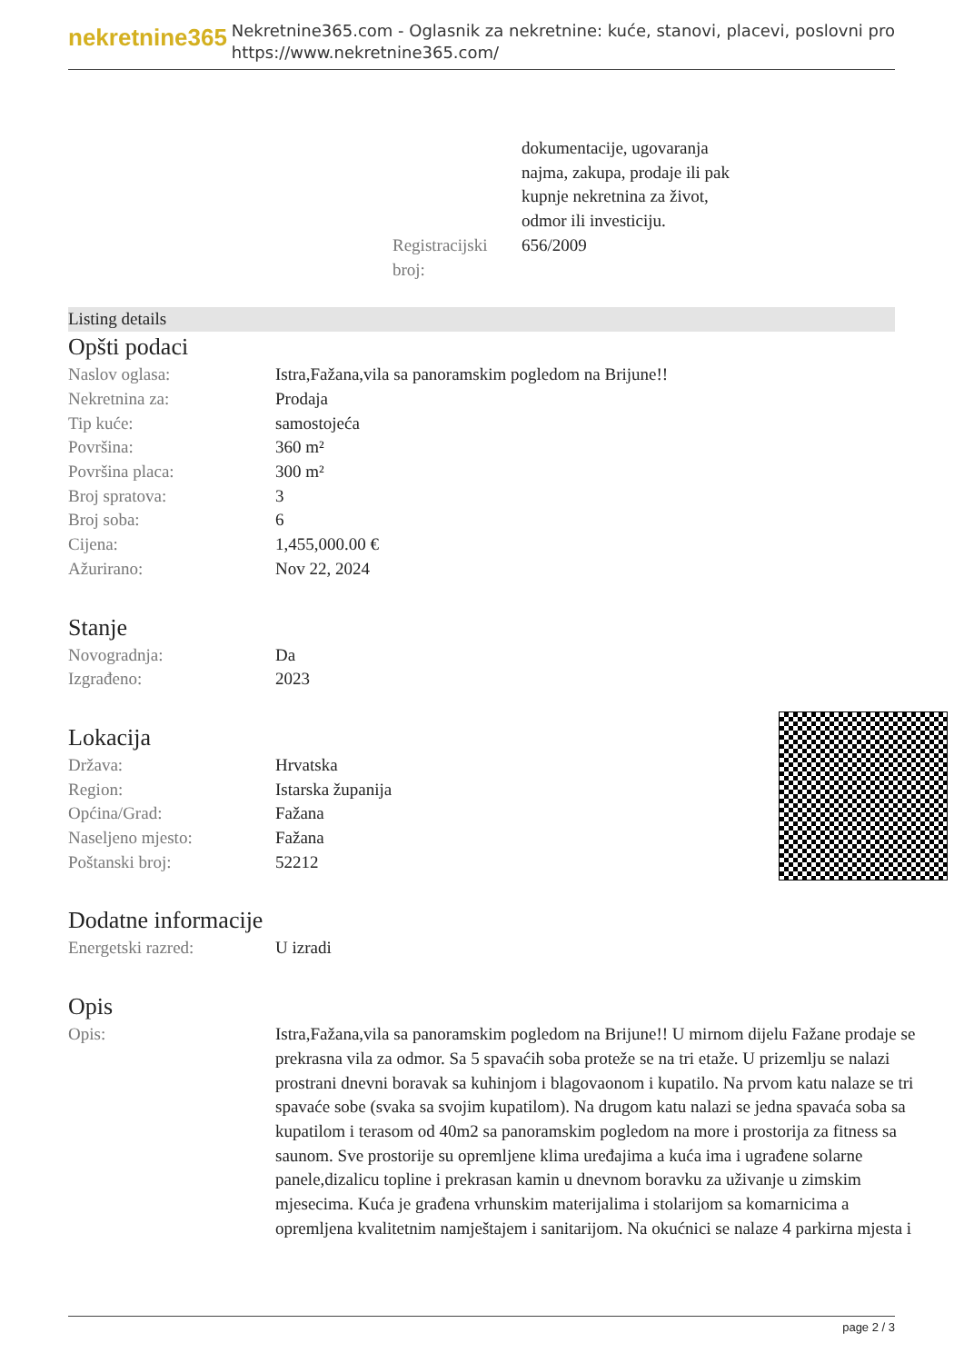nekretnine365
Nekretnine365.com - Oglasnik za nekretnine: kuće, stanovi, placevi, poslovni pro
https://www.nekretnine365.com/
dokumentacije, ugovaranja
najma, zakupa, prodaje ili pak
kupnje nekretnina za život,
odmor ili investiciju.
Registracijski broj:
656/2009
Listing details
Opšti podaci
| Naslov oglasa: | Istra,Fažana,vila sa panoramskim pogledom na Brijune!! |
| Nekretnina za: | Prodaja |
| Tip kuće: | samostojeća |
| Površina: | 360 m² |
| Površina placa: | 300 m² |
| Broj spratova: | 3 |
| Broj soba: | 6 |
| Cijena: | 1,455,000.00 € |
| Ažurirano: | Nov 22, 2024 |
Stanje
| Novogradnja: | Da |
| Izgrađeno: | 2023 |
Lokacija
| Država: | Hrvatska |
| Region: | Istarska županija |
| Općina/Grad: | Fažana |
| Naseljeno mjesto: | Fažana |
| Poštanski broj: | 52212 |
Dodatne informacije
| Energetski razred: | U izradi |
Opis
| Opis: | Istra,Fažana,vila sa panoramskim pogledom na Brijune!! U mirnom dijelu Fažane prodaje se prekrasna vila za odmor. Sa 5 spavaćih soba proteže se na tri etaže. U prizemlju se nalazi prostrani dnevni boravak sa kuhinjom i blagovaonom i kupatilo. Na prvom katu nalaze se tri spavaće sobe (svaka sa svojim kupatilom). Na drugom katu nalazi se jedna spavaća soba sa kupatilom i terasom od 40m2 sa panoramskim pogledom na more i prostorija za fitness sa saunom. Sve prostorije su opremljene klima uređajima a kuća ima i ugrađene solarne panele,dizalicu topline i prekrasan kamin u dnevnom boravku za uživanje u zimskim mjesecima. Kuća je građena vrhunskim materijalima i stolarijom sa komarnicima a opremljena kvalitetnim namještajem i sanitarijom. Na okućnici se nalaze 4 parkirna mjesta i |
page 2 / 3